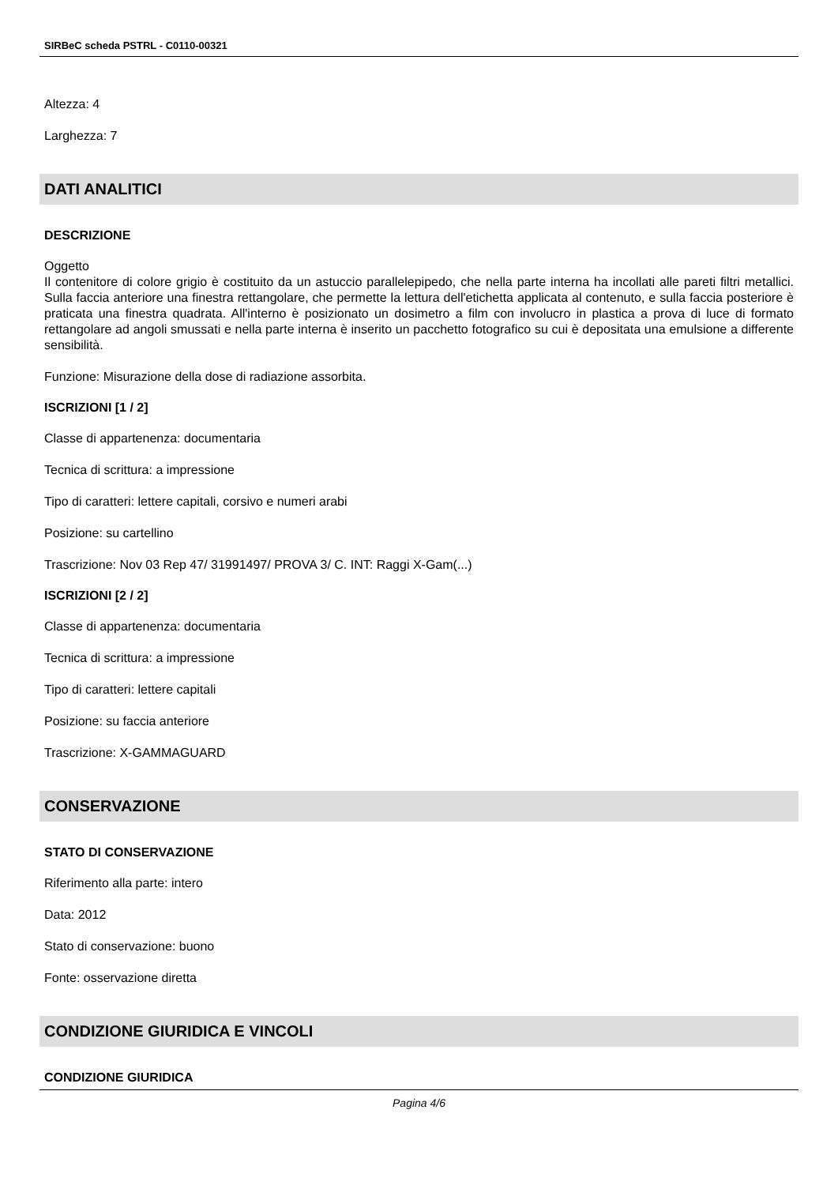SIRBeC scheda PSTRL - C0110-00321
Altezza: 4
Larghezza: 7
DATI ANALITICI
DESCRIZIONE
Oggetto
Il contenitore di colore grigio è costituito da un astuccio parallelepipedo, che nella parte interna ha incollati alle pareti filtri metallici. Sulla faccia anteriore una finestra rettangolare, che permette la lettura dell'etichetta applicata al contenuto, e sulla faccia posteriore è praticata una finestra quadrata. All'interno è posizionato un dosimetro a film con involucro in plastica a prova di luce di formato rettangolare ad angoli smussati e nella parte interna è inserito un pacchetto fotografico su cui è depositata una emulsione a differente sensibilità.
Funzione: Misurazione della dose di radiazione assorbita.
ISCRIZIONI [1 / 2]
Classe di appartenenza: documentaria
Tecnica di scrittura: a impressione
Tipo di caratteri: lettere capitali, corsivo e numeri arabi
Posizione: su cartellino
Trascrizione: Nov 03 Rep 47/ 31991497/ PROVA 3/ C. INT: Raggi X-Gam(...)
ISCRIZIONI [2 / 2]
Classe di appartenenza: documentaria
Tecnica di scrittura: a impressione
Tipo di caratteri: lettere capitali
Posizione: su faccia anteriore
Trascrizione: X-GAMMAGUARD
CONSERVAZIONE
STATO DI CONSERVAZIONE
Riferimento alla parte: intero
Data: 2012
Stato di conservazione: buono
Fonte: osservazione diretta
CONDIZIONE GIURIDICA E VINCOLI
CONDIZIONE GIURIDICA
Pagina 4/6